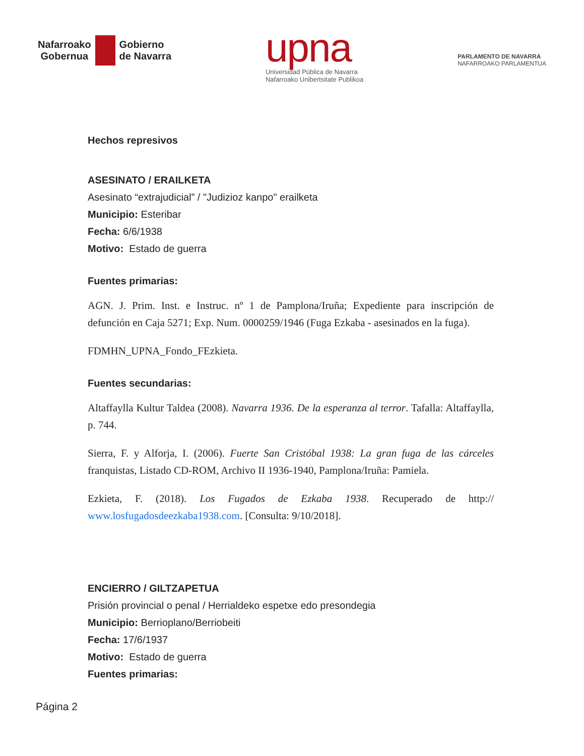Nafarroako
Gobernua
Gobierno
de Navarra
upna
Universidad Pública de Navarra
Nafarroako Unibertsitate Publikoa
PARLAMENTO DE NAVARRA
NAFARROAKO PARLAMENTUA
Hechos represivos
ASESINATO / ERAILKETA
Asesinato “extrajudicial” / "Judizioz kanpo" erailketa
Municipio: Esteribar
Fecha: 6/6/1938
Motivo: Estado de guerra
Fuentes primarias:
AGN. J. Prim. Inst. e Instruc. nº 1 de Pamplona/Iruña; Expediente para inscripción de defunción en Caja 5271; Exp. Num. 0000259/1946 (Fuga Ezkaba - asesinados en la fuga).
FDMHN_UPNA_Fondo_FEzkieta.
Fuentes secundarias:
Altaffaylla Kultur Taldea (2008). Navarra 1936. De la esperanza al terror. Tafalla: Altaffaylla, p. 744.
Sierra, F. y Alforja, I. (2006). Fuerte San Cristóbal 1938: La gran fuga de las cárceles franquistas, Listado CD-ROM, Archivo II 1936-1940, Pamplona/Iruña: Pamiela.
Ezkieta, F. (2018). Los Fugados de Ezkaba 1938. Recuperado de http:// www.losfugadosdeezkaba1938.com. [Consulta: 9/10/2018].
ENCIERRO / GILTZAPETUA
Prisión provincial o penal / Herrialdeko espetxe edo presondegia
Municipio: Berrioplano/Berriobeiti
Fecha: 17/6/1937
Motivo: Estado de guerra
Fuentes primarias:
Página 2